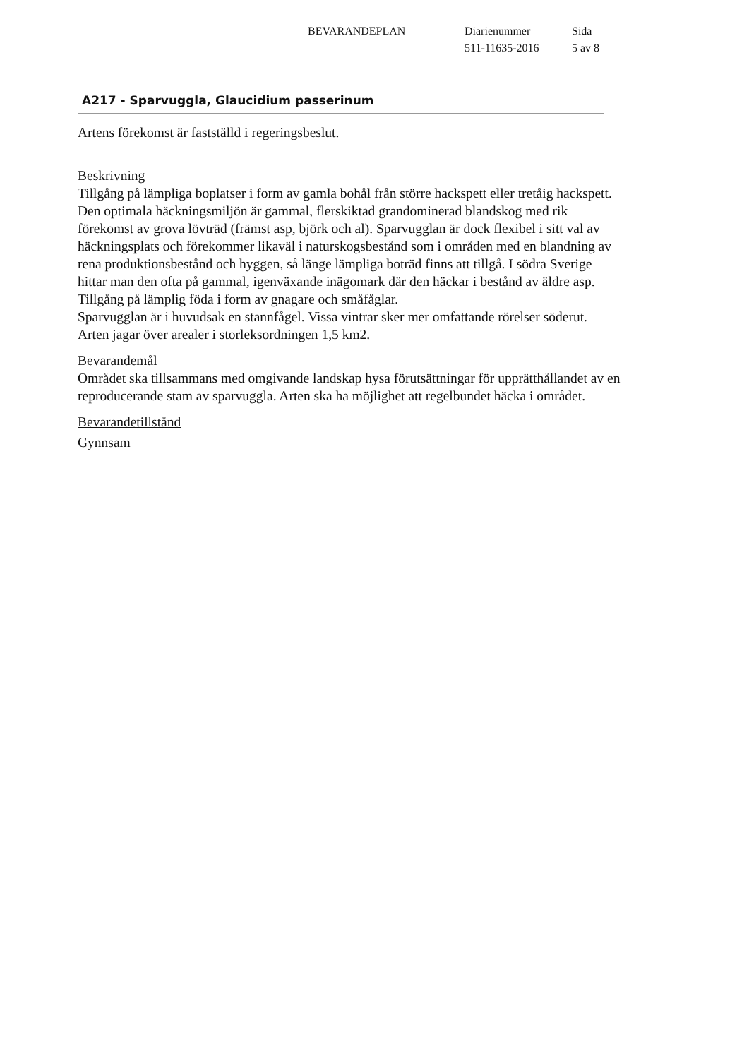BEVARANDEPLAN Diarienummer
511-11635-2016
Sida
5 av 8
A217 - Sparvuggla, Glaucidium passerinum
Artens förekomst är fastställd i regeringsbeslut.
Beskrivning
Tillgång på lämpliga boplatser i form av gamla bohål från större hackspett eller tretåig hackspett.
Den optimala häckningsmiljön är gammal, flerskiktad grandominerad blandskog med rik förekomst av grova lövträd (främst asp, björk och al). Sparvugglan är dock flexibel i sitt val av häckningsplats och förekommer likaväl i naturskogsbestånd som i områden med en blandning av rena produktionsbestånd och hyggen, så länge lämpliga boträd finns att tillgå. I södra Sverige hittar man den ofta på gammal, igenväxande inägomark där den häckar i bestånd av äldre asp.
Tillgång på lämplig föda i form av gnagare och småfåglar.
Sparvugglan är i huvudsak en stannfågel. Vissa vintrar sker mer omfattande rörelser söderut.
Arten jagar över arealer i storleksordningen 1,5 km2.
Bevarandemål
Området ska tillsammans med omgivande landskap hysa förutsättningar för upprätthållandet av en reproducerande stam av sparvuggla. Arten ska ha möjlighet att regelbundet häcka i området.
Bevarandetillstånd
Gynnsam